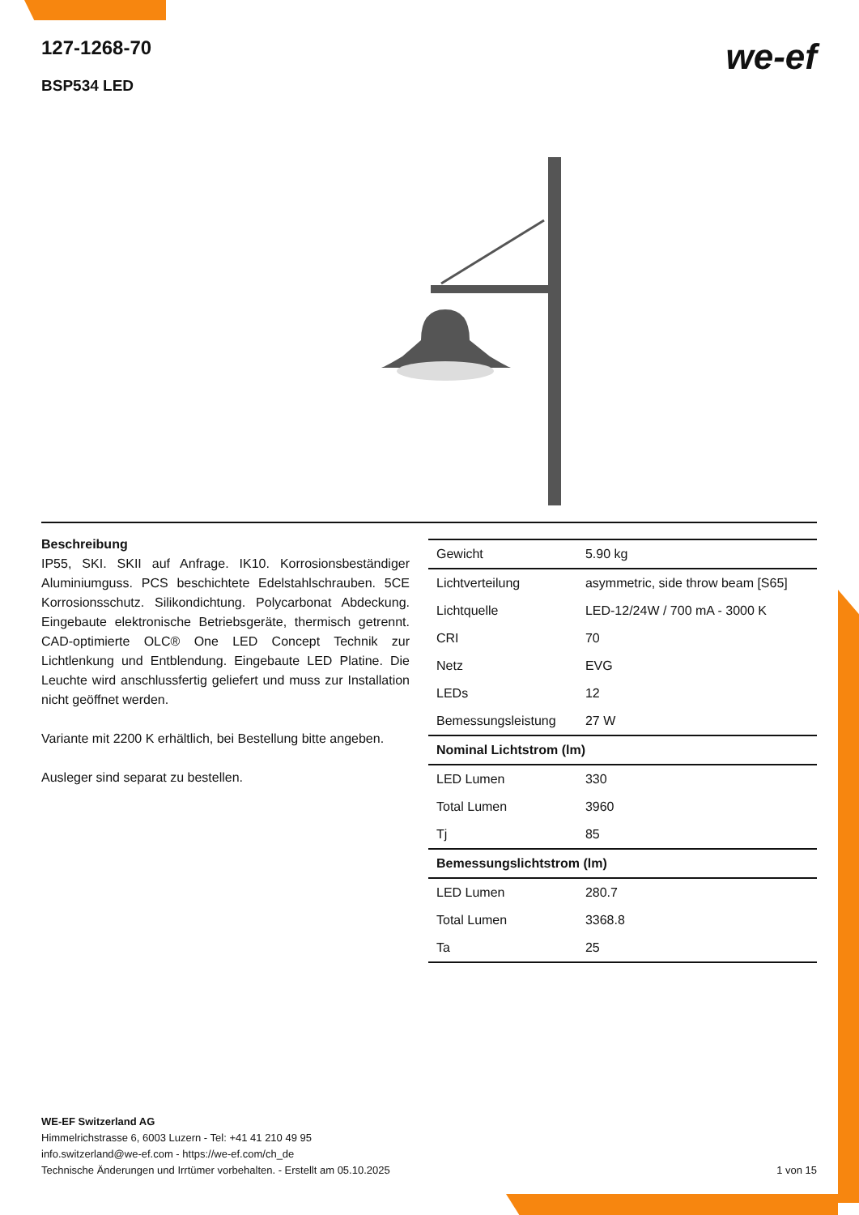127-1268-70
BSP534 LED
we-ef
Beschreibung
IP55, SKI. SKII auf Anfrage. IK10. Korrosionsbeständiger Aluminiumguss. PCS beschichtete Edelstahlschrauben. 5CE Korrosionsschutz. Silikondichtung. Polycarbonat Abdeckung. Eingebaute elektronische Betriebsgeräte, thermisch getrennt. CAD-optimierte OLC® One LED Concept Technik zur Lichtlenkung und Entblendung. Eingebaute LED Platine. Die Leuchte wird anschlussfertig geliefert und muss zur Installation nicht geöffnet werden.
Variante mit 2200 K erhältlich, bei Bestellung bitte angeben.
Ausleger sind separat zu bestellen.
| Gewicht | 5.90 kg |
| Lichtverteilung | asymmetric, side throw beam [S65] |
| Lichtquelle | LED-12/24W / 700 mA - 3000 K |
| CRI | 70 |
| Netz | EVG |
| LEDs | 12 |
| Bemessungsleistung | 27 W |
| Nominal Lichtstrom (lm) | |
| LED Lumen | 330 |
| Total Lumen | 3960 |
| Tj | 85 |
| Bemessungslichtstrom (lm) | |
| LED Lumen | 280.7 |
| Total Lumen | 3368.8 |
| Ta | 25 |
WE-EF Switzerland AG
Himmelrichstrasse 6, 6003 Luzern - Tel: +41 41 210 49 95
info.switzerland@we-ef.com - https://we-ef.com/ch_de
Technische Änderungen und Irrtümer vorbehalten. - Erstellt am 05.10.2025 1 von 15